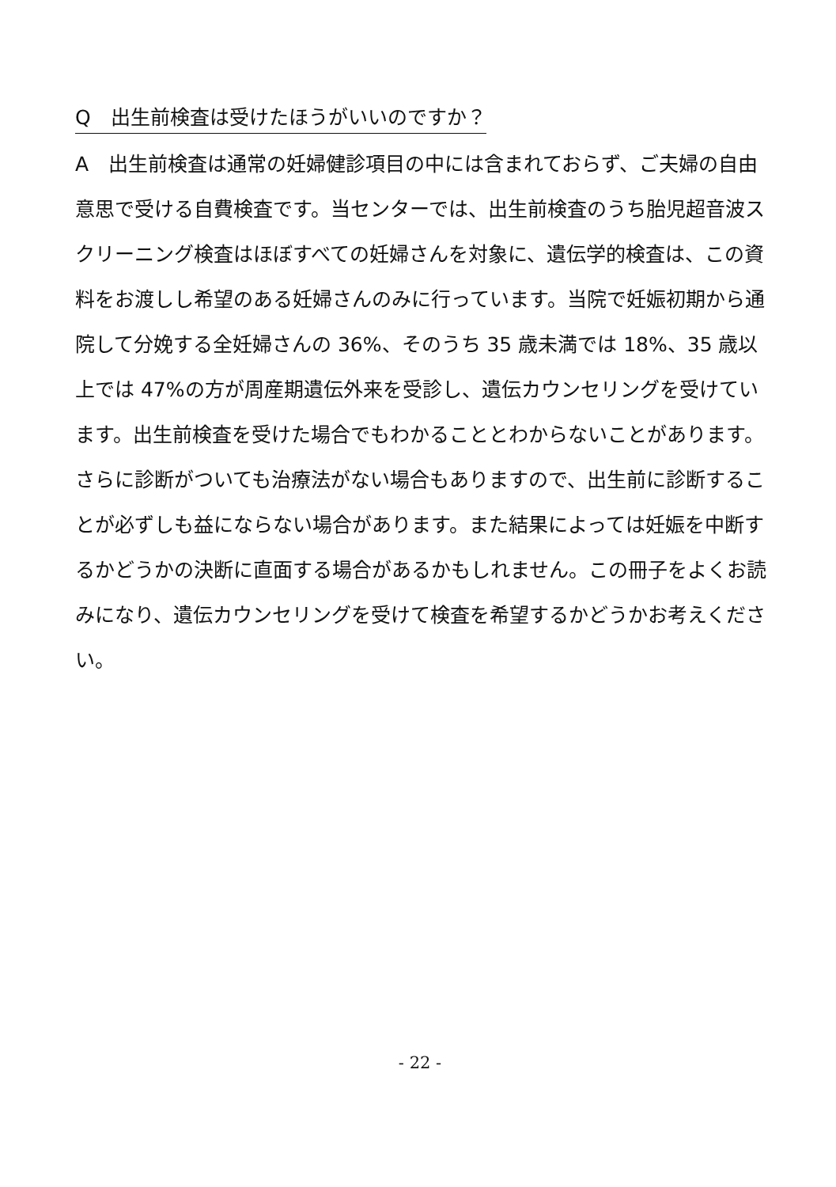Q　出生前検査は受けたほうがいいのですか？
A　出生前検査は通常の妊婦健診項目の中には含まれておらず、ご夫婦の自由意思で受ける自費検査です。当センターでは、出生前検査のうち胎児超音波スクリーニング検査はほぼすべての妊婦さんを対象に、遺伝学的検査は、この資料をお渡しし希望のある妊婦さんのみに行っています。当院で妊娠初期から通院して分娩する全妊婦さんの 36%、そのうち 35 歳未満では 18%、35 歳以上では 47%の方が周産期遺伝外来を受診し、遺伝カウンセリングを受けています。出生前検査を受けた場合でもわかることとわからないことがあります。さらに診断がついても治療法がない場合もありますので、出生前に診断することが必ずしも益にならない場合があります。また結果によっては妊娠を中断するかどうかの決断に直面する場合があるかもしれません。この冊子をよくお読みになり、遺伝カウンセリングを受けて検査を希望するかどうかお考えください。
- 22 -